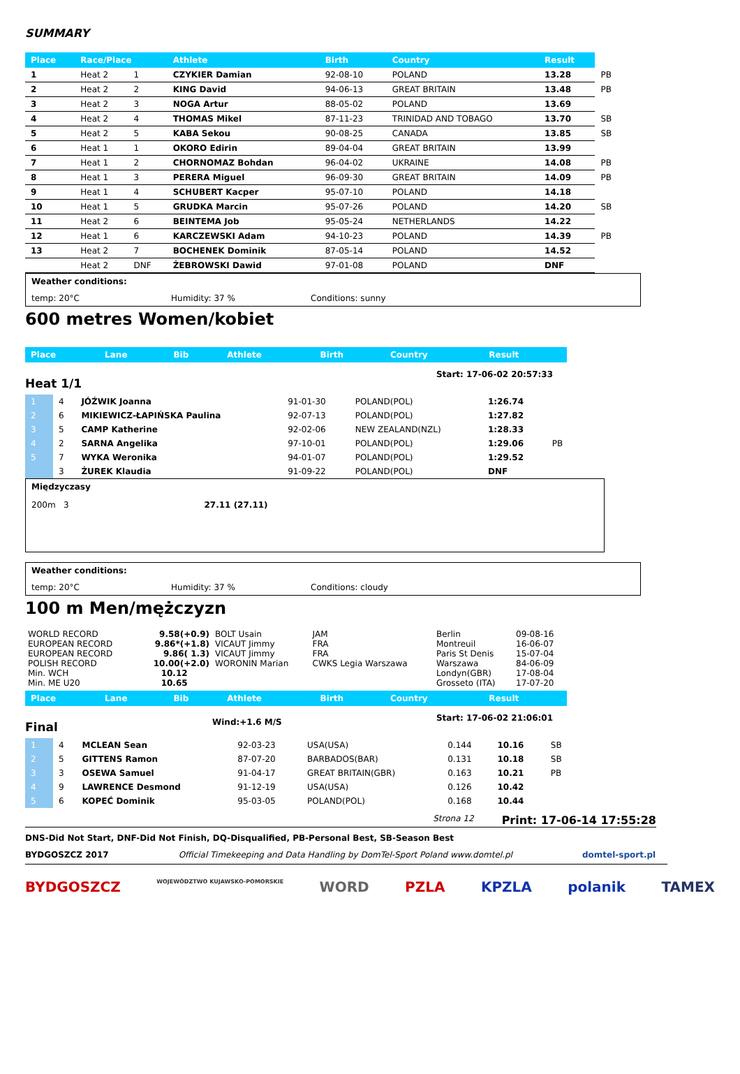SUMMARY
| Place | Race/Place | | Athlete | Birth | Country | Result | |
| --- | --- | --- | --- | --- | --- | --- | --- |
| 1 | Heat 2 | 1 | CZYKIER Damian | 92-08-10 | POLAND | 13.28 | PB |
| 2 | Heat 2 | 2 | KING David | 94-06-13 | GREAT BRITAIN | 13.48 | PB |
| 3 | Heat 2 | 3 | NOGA Artur | 88-05-02 | POLAND | 13.69 | |
| 4 | Heat 2 | 4 | THOMAS Mikel | 87-11-23 | TRINIDAD AND TOBAGO | 13.70 | SB |
| 5 | Heat 2 | 5 | KABA Sekou | 90-08-25 | CANADA | 13.85 | SB |
| 6 | Heat 1 | 1 | OKORO Edirin | 89-04-04 | GREAT BRITAIN | 13.99 | |
| 7 | Heat 1 | 2 | CHORNOMAZ Bohdan | 96-04-02 | UKRAINE | 14.08 | PB |
| 8 | Heat 1 | 3 | PERERA Miguel | 96-09-30 | GREAT BRITAIN | 14.09 | PB |
| 9 | Heat 1 | 4 | SCHUBERT Kacper | 95-07-10 | POLAND | 14.18 | |
| 10 | Heat 1 | 5 | GRUDKA Marcin | 95-07-26 | POLAND | 14.20 | SB |
| 11 | Heat 2 | 6 | BEINTEMA Job | 95-05-24 | NETHERLANDS | 14.22 | |
| 12 | Heat 1 | 6 | KARCZEWSKI Adam | 94-10-23 | POLAND | 14.39 | PB |
| 13 | Heat 2 | 7 | BOCHENEK Dominik | 87-05-14 | POLAND | 14.52 | |
| | Heat 2 | DNF | ŻEBROWSKI Dawid | 97-01-08 | POLAND | DNF | |
Weather conditions:
temp: 20°C Humidity: 37 % Conditions: sunny
600 metres Women/kobiet
| Place | Lane | Bib | Athlete | Birth | Country | Result |
| --- | --- | --- | --- | --- | --- | --- |
Heat 1/1 Start: 17-06-02 20:57:33
| 1 | 4 | JÓŹWIK Joanna | 91-01-30 | POLAND(POL) | 1:26.74 | |
| 2 | 6 | MIKIEWICZ-ŁAPIŃSKA Paulina | 92-07-13 | POLAND(POL) | 1:27.82 | |
| 3 | 5 | CAMP Katherine | 92-02-06 | NEW ZEALAND(NZL) | 1:28.33 | |
| 4 | 2 | SARNA Angelika | 97-10-01 | POLAND(POL) | 1:29.06 | PB |
| 5 | 7 | WYKA Weronika | 94-01-07 | POLAND(POL) | 1:29.52 | |
| | 3 | ŻUREK Klaudia | 91-09-22 | POLAND(POL) | DNF | |
Międzyczasy
200m 3 27.11 (27.11)
Weather conditions:
temp: 20°C Humidity: 37 % Conditions: cloudy
100 m Men/mężczyzn
| WORLD RECORD | 9.58(+0.9) | BOLT Usain | JAM | Berlin | 09-08-16 |
| EUROPEAN RECORD | 9.86*(+1.8) | VICAUT Jimmy | FRA | Montreuil | 16-06-07 |
| EUROPEAN RECORD | 9.86( 1.3) | VICAUT Jimmy | FRA | Paris St Denis | 15-07-04 |
| POLISH RECORD | 10.00(+2.0) | WORONIN Marian | CWKS Legia Warszawa | Warszawa | 84-06-09 |
| Min. WCH | 10.12 | | | Londyn(GBR) | 17-08-04 |
| Min. ME U20 | 10.65 | | | Grosseto (ITA) | 17-07-20 |
| Place | Lane | Bib | Athlete | Birth | Country | Result |
| --- | --- | --- | --- | --- | --- | --- |
Final Wind:+1.6 M/S Start: 17-06-02 21:06:01
| 1 | 4 | MCLEAN Sean | 92-03-23 | USA(USA) | 0.144 | 10.16 | SB |
| 2 | 5 | GITTENS Ramon | 87-07-20 | BARBADOS(BAR) | 0.131 | 10.18 | SB |
| 3 | 3 | OSEWA Samuel | 91-04-17 | GREAT BRITAIN(GBR) | 0.163 | 10.21 | PB |
| 4 | 9 | LAWRENCE Desmond | 91-12-19 | USA(USA) | 0.126 | 10.42 | |
| 5 | 6 | KOPEĆ Dominik | 95-03-05 | POLAND(POL) | 0.168 | 10.44 | |
Strona 12 Print: 17-06-14 17:55:28
DNS-Did Not Start, DNF-Did Not Finish, DQ-Disqualified, PB-Personal Best, SB-Season Best
BYDGOSZCZ 2017 Official Timekeeping and Data Handling by DomTel-Sport Poland www.domtel.pl domtel-sport.pl
BYDGOSZCZ WOJEWÓDZTWO KUJAWSKO-POMORSKIE WORD PZLA KPZLA polanik TAMEX